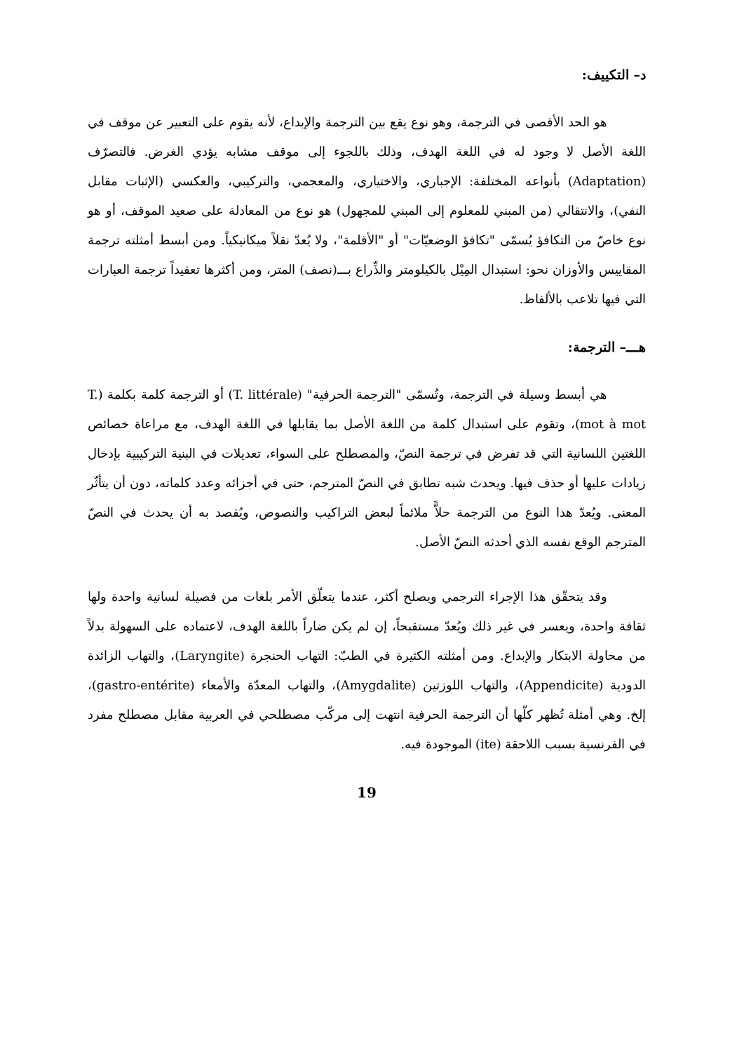د– التكييف:
هو الحد الأقصى في الترجمة، وهو نوع يقع بين الترجمة والإبداع، لأنه يقوم على التعبير عن موقف في اللغة الأصل لا وجود له في اللغة الهدف، وذلك باللجوء إلى موقف مشابه يؤدي الغرض. فالتصرّف (Adaptation) بأنواعه المختلفة: الإجباري، والاختياري، والمعجمي، والتركيبي، والعكسي (الإثبات مقابل النفي)، والانتقالي (من المبني للمعلوم إلى المبني للمجهول) هو نوع من المعادلة على صعيد الموقف، أو هو نوع خاصّ من التكافؤ يُسمّى "تكافؤ الوضعيّات" أو "الأقلمة"، ولا يُعدّ نقلاً ميكانيكياً. ومن أبسط أمثلته ترجمة المقاييس والأوزان نحو: استبدال المِيْل بالكيلومتر والذِّراع بـــ(نصف) المتر، ومن أكثرها تعقيداً ترجمة العبارات التي فيها تلاعب بالألفاظ.
هـــ– الترجمة:
هي أبسط وسيلة في الترجمة، وتُسمّى "الترجمة الحرفية" (T. littérale) أو الترجمة كلمة بكلمة (T. mot à mot)، وتقوم على استبدال كلمة من اللغة الأصل بما يقابلها في اللغة الهدف، مع مراعاة خصائص اللغتين اللسانية التي قد تفرض في ترجمة النصّ، والمصطلح على السواء، تعديلات في البنية التركيبية بإدخال زيادات عليها أو حذف فيها. ويحدث شبه تطابق في النصّ المترجم، حتى في أجزائه وعدد كلماته، دون أن يتأثّر المعنى. ويُعدّ هذا النوع من الترجمة حلاًّ ملائماً لبعض التراكيب والنصوص، ويُقصد به أن يحدث في النصّ المترجم الوقع نفسه الذي أحدثه النصّ الأصل.
وقد يتحقّق هذا الإجراء الترجمي ويصلح أكثر، عندما يتعلّق الأمر بلغات من فصيلة لسانية واحدة ولها ثقافة واحدة، ويعسر في غير ذلك ويُعدّ مستقبحاً، إن لم يكن ضاراً باللغة الهدف، لاعتماده على السهولة بدلاً من محاولة الابتكار والإبداع. ومن أمثلته الكثيرة في الطبّ: التهاب الحنجرة (Laryngite)، والتهاب الزائدة الدودية (Appendicite)، والتهاب اللوزتين (Amygdalite)، والتهاب المعدّة والأمعاء (gastro-entérite)، إلخ. وهي أمثلة تُظهر كلّها أن الترجمة الحرفية انتهت إلى مركّب مصطلحي في العربية مقابل مصطلح مفرد في الفرنسية بسبب اللاحقة (ite) الموجودة فيه.
19